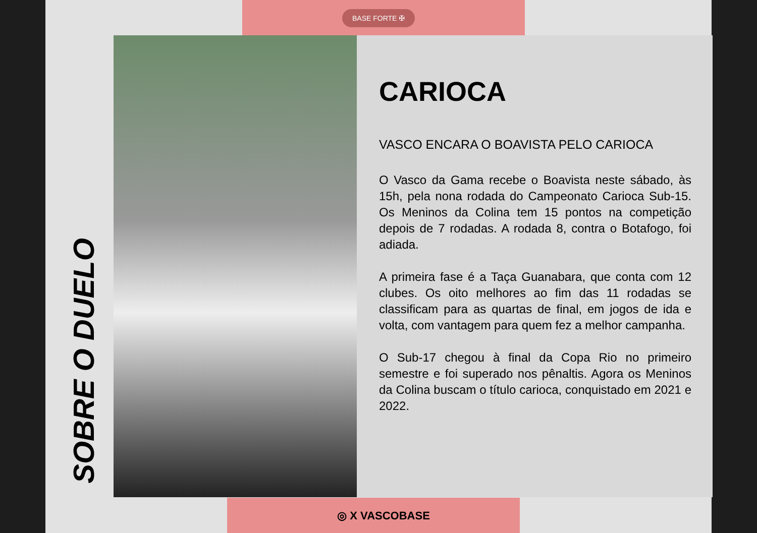BASE FORTE ✠
SOBRE O DUELO
CARIOCA
VASCO ENCARA O BOAVISTA PELO CARIOCA
O Vasco da Gama recebe o Boavista neste sábado, às 15h, pela nona rodada do Campeonato Carioca Sub-15. Os Meninos da Colina tem 15 pontos na competição depois de 7 rodadas. A rodada 8, contra o Botafogo, foi adiada.
A primeira fase é a Taça Guanabara, que conta com 12 clubes. Os oito melhores ao fim das 11 rodadas se classificam para as quartas de final, em jogos de ida e volta, com vantagem para quem fez a melhor campanha.
O Sub-17 chegou à final da Copa Rio no primeiro semestre e foi superado nos pênaltis. Agora os Meninos da Colina buscam o título carioca, conquistado em 2021 e 2022.
◎ X VASCOBASE